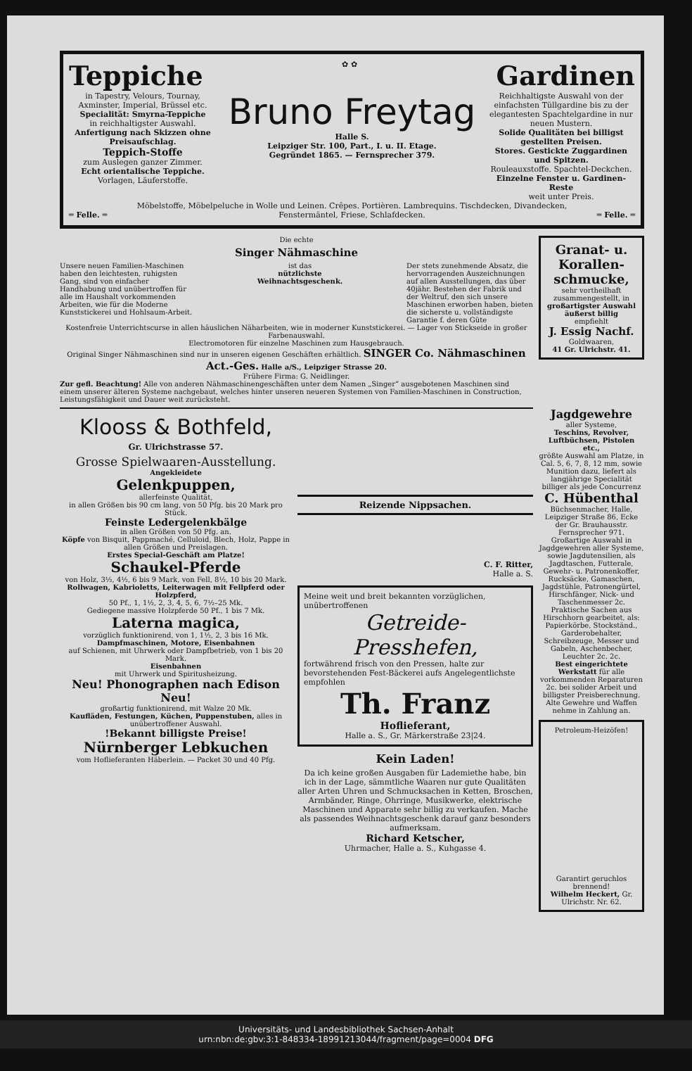Teppiche ✿ ✿ Gardinen
in Tapestry, Velours, Tournay, Axminster, Imperial, Brüssel etc.
Specialität: Smyrna-Teppiche
in reichhaltigster Auswahl.
Anfertigung nach Skizzen ohne Preisaufschlag.
Teppich-Stoffe
zum Auslegen ganzer Zimmer.
Echt orientalische Teppiche.
Vorlagen, Läuferstoffe.
Bruno Freytag
Halle S.
Leipziger Str. 100, Part., I. u. II. Etage.
Gegründet 1865. — Fernsprecher 379.
Reichhaltigste Auswahl von der einfachsten Tüllgardine bis zu der elegantesten Spachtelgardine in nur neuen Mustern.
Solide Qualitäten bei billigst gestellten Preisen.
Stores. Gestickte Zuggardinen und Spitzen.
Rouleauxstoffe. Spachtel-Deckchen.
Einzelne Fenster u. Gardinen-Reste
weit unter Preis.
Möbelstoffe, Möbelpeluche in Wolle und Leinen. Crêpes. Portièren. Lambrequins. Tischdecken, Divandecken,
═ Felle. ═ Fenstermäntel, Friese, Schlafdecken. ═ Felle. ═
Die echte
Singer Nähmaschine
Unsere neuen Familien-Maschinen haben den leichtesten, ruhigsten Gang, sind von einfacher Handhabung und unübertroffen für alle im Haushalt vorkommenden Arbeiten, wie für die Moderne Kunststickerei und Hohlsaum-Arbeit.
ist das
nützlichste
Weihnachtsgeschenk.
Der stets zunehmende Absatz, die hervorragenden Auszeichnungen auf allen Ausstellungen, das über 40jähr. Bestehen der Fabrik und der Weltruf, den sich unsere Maschinen erworben haben, bieten die sicherste u. vollständigste Garantie f. deren Güte
Kostenfreie Unterrichtscurse in allen häuslichen Näharbeiten, wie in moderner Kunststickerei. — Lager von Stickseide in großer Farbenauswahl.
Electromotoren für einzelne Maschinen zum Hausgebrauch.
Original Singer Nähmaschinen sind nur in unseren eigenen Geschäften erhältlich. SINGER Co. Nähmaschinen Act.-Ges. Halle a/S., Leipziger Strasse 20.
Frühere Firma: G. Neidlinger.
Zur gefl. Beachtung! Alle von anderen Nähmaschinengeschäften unter dem Namen „Singer“ ausgebotenen Maschinen sind einem unserer älteren Systeme nachgebaut, welches hinter unseren neueren Systemen von Familien-Maschinen in Construction, Leistungsfähigkeit und Dauer weit zurücksteht.
Klooss & Bothfeld,
Gr. Ulrichstrasse 57.
Grosse Spielwaaren-Ausstellung.
Angekleidete
Gelenkpuppen,
allerfeinste Qualität,
in allen Größen bis 90 cm lang, von 50 Pfg. bis 20 Mark pro Stück.
Feinste Ledergelenkbälge
in allen Größen von 50 Pfg. an.
Köpfe von Bisquit, Pappmaché, Celluloid, Blech, Holz, Pappe in allen Größen und Preislagen.
Erstes Special-Geschäft am Platze!
Schaukel-Pferde
von Holz, 3½, 4½, 6 bis 9 Mark, von Fell, 8½, 10 bis 20 Mark.
Rollwagen, Kabrioletts, Leiterwagen mit Fellpferd oder Holzpferd,
50 Pf., 1, 1½, 2, 3, 4, 5, 6, 7½–25 Mk.
Gediegene massive Holzpferde 50 Pf., 1 bis 7 Mk.
Laterna magica,
vorzüglich funktionirend, von 1, 1½, 2, 3 bis 16 Mk.
Dampfmaschinen, Motore, Eisenbahnen
auf Schienen, mit Uhrwerk oder Dampfbetrieb, von 1 bis 20 Mark.
Eisenbahnen
mit Uhrwerk und Spiritusheizung.
Neu! Phonographen nach Edison Neu!
großartig funktionirend, mit Walze 20 Mk.
Kaufläden, Festungen, Küchen, Puppenstuben, alles in unübertroffener Auswahl.
!Bekannt billigste Preise!
Nürnberger Lebkuchen
vom Hoflieferanten Häberlein. — Packet 30 und 40 Pfg.
Reizende Nippsachen.
C. F. Ritter,
Halle a. S.
Meine weit und breit bekannten vorzüglichen, unübertroffenen
Getreide-
Presshefen,
fortwährend frisch von den Pressen, halte zur bevorstehenden Fest-Bäckerei aufs Angelegentlichste empfohlen
Th. Franz
Hoflieferant,
Halle a. S., Gr. Märkerstraße 23|24.
Kein Laden!
Da ich keine großen Ausgaben für Lademiethe habe, bin ich in der Lage, sämmtliche Waaren nur gute Qualitäten aller Arten Uhren und Schmucksachen in Ketten, Broschen, Armbänder, Ringe, Ohrringe, Musikwerke, elektrische Maschinen und Apparate sehr billig zu verkaufen. Mache als passendes Weihnachtsgeschenk darauf ganz besonders aufmerksam.
Richard Ketscher,
Uhrmacher, Halle a. S., Kuhgasse 4.
Granat- u. Korallen-schmucke,
sehr vortheilhaft zusammengestellt, in
großartigster Auswahl äußerst billig
empfiehlt
J. Essig Nachf.
Goldwaaren,
41 Gr. Ulrichstr. 41.
Jagdgewehre
aller Systeme,
Teschins, Revolver, Luftbüchsen, Pistolen etc.,
größte Auswahl am Platze, in Cal. 5, 6, 7, 8, 12 mm, sowie Munition dazu, liefert als langjährige Specialität billiger als jede Concurrenz
C. Hübenthal
Büchsenmacher, Halle, Leipziger Straße 86, Ecke der Gr. Brauhausstr. Fernsprecher 971.
Großartige Auswahl in Jagdgewehren aller Systeme, sowie Jagdutensilien, als Jagdtaschen, Futterale, Gewehr- u. Patronenkoffer, Rucksäcke, Gamaschen, Jagdstühle, Patronengürtel, Hirschfänger, Nick- und Taschenmesser 2c. Praktische Sachen aus Hirschhorn gearbeitet, als: Papierkörbe, Stockständ., Garderobehalter, Schreibzeuge, Messer und Gabeln, Aschenbecher, Leuchter 2c. 2c.
Best eingerichtete Werkstatt für alle vorkommenden Reparaturen 2c. bei solider Arbeit und billigster Preisberechnung. Alte Gewehre und Waffen nehme in Zahlung an.
Petroleum-Heizöfen!
Garantirt geruchlos brennend!
Wilhelm Heckert, Gr. Ulrichstr. Nr. 62.
Universitäts- und Landesbibliothek Sachsen-Anhalt
urn:nbn:de:gbv:3:1-848334-18991213044/fragment/page=0004 DFG